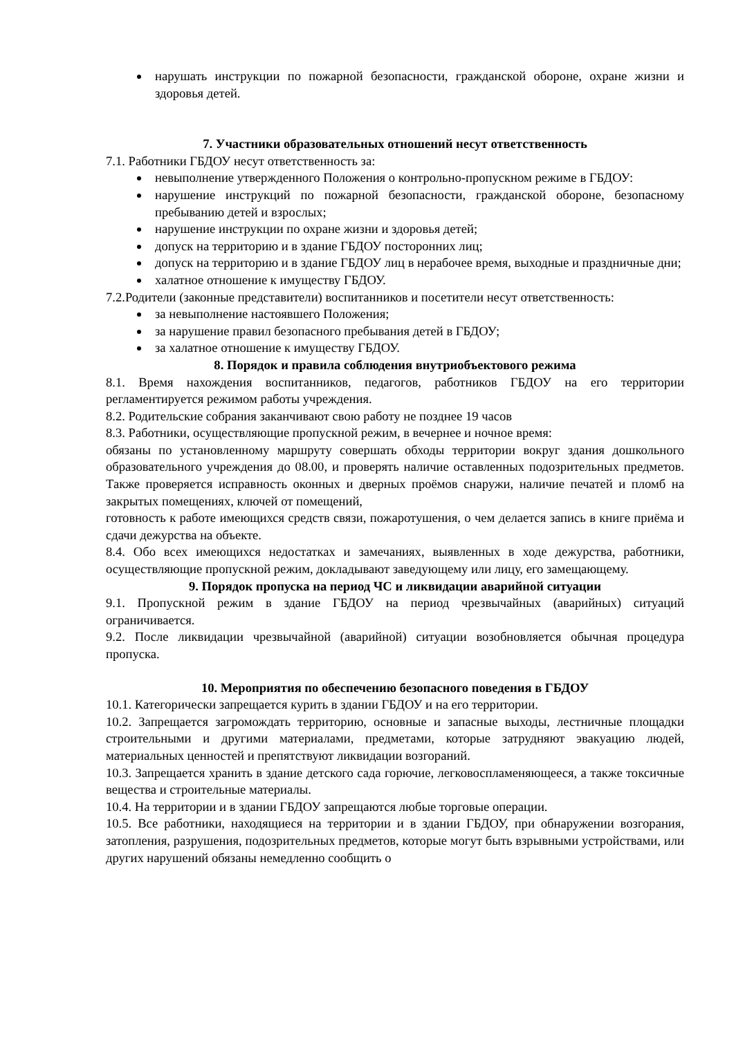нарушать инструкции по пожарной безопасности, гражданской обороне, охране жизни и здоровья детей.
7. Участники образовательных отношений несут ответственность
7.1. Работники ГБДОУ несут ответственность за:
невыполнение утвержденного Положения о контрольно-пропускном режиме в ГБДОУ:
нарушение инструкций по пожарной безопасности, гражданской обороне, безопасному пребыванию детей и взрослых;
нарушение инструкции по охране жизни и здоровья детей;
допуск на территорию и в здание ГБДОУ посторонних лиц;
допуск на территорию и в здание ГБДОУ лиц в нерабочее время, выходные и праздничные дни;
халатное отношение к имуществу ГБДОУ.
7.2.Родители (законные представители) воспитанников и посетители несут ответственность:
за невыполнение настоявшего Положения;
за нарушение правил безопасного пребывания детей в ГБДОУ;
за халатное отношение к имуществу ГБДОУ.
8. Порядок и правила соблюдения внутриобъектового режима
8.1. Время нахождения воспитанников, педагогов, работников ГБДОУ на его территории регламентируется режимом работы учреждения.
8.2. Родительские собрания заканчивают свою работу не позднее 19 часов
8.3. Работники, осуществляющие пропускной режим, в вечернее и ночное время:
обязаны по установленному маршруту совершать обходы территории вокруг здания дошкольного образовательного учреждения до 08.00, и проверять наличие оставленных подозрительных предметов. Также проверяется исправность оконных и дверных проёмов снаружи, наличие печатей и пломб на закрытых помещениях, ключей от помещений,
готовность к работе имеющихся средств связи, пожаротушения, о чем делается запись в книге приёма и сдачи дежурства на объекте.
8.4. Обо всех имеющихся недостатках и замечаниях, выявленных в ходе дежурства, работники, осуществляющие пропускной режим, докладывают заведующему или лицу, его замещающему.
9. Порядок пропуска на период ЧС и ликвидации аварийной ситуации
9.1. Пропускной режим в здание ГБДОУ на период чрезвычайных (аварийных) ситуаций ограничивается.
9.2. После ликвидации чрезвычайной (аварийной) ситуации возобновляется обычная процедура пропуска.
10. Мероприятия по обеспечению безопасного поведения в ГБДОУ
10.1. Категорически запрещается курить в здании ГБДОУ и на его территории.
10.2. Запрещается загромождать территорию, основные и запасные выходы, лестничные площадки строительными и другими материалами, предметами, которые затрудняют эвакуацию людей, материальных ценностей и препятствуют ликвидации возгораний.
10.3. Запрещается хранить в здание детского сада горючие, легковоспламеняющееся, а также токсичные вещества и строительные материалы.
10.4. На территории и в здании ГБДОУ запрещаются любые торговые операции.
10.5. Все работники, находящиеся на территории и в здании ГБДОУ, при обнаружении возгорания, затопления, разрушения, подозрительных предметов, которые могут быть взрывными устройствами, или других нарушений обязаны немедленно сообщить о